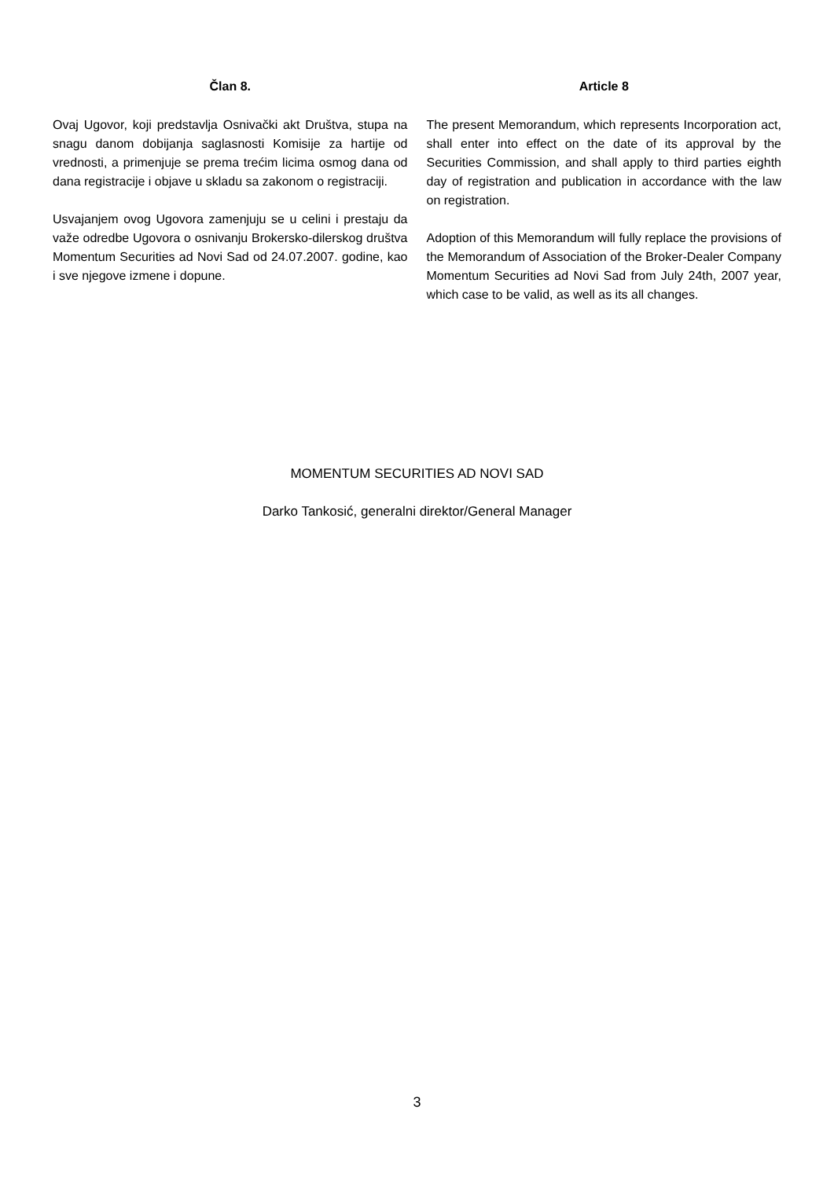Član 8.
Ovaj Ugovor, koji predstavlja Osnivački akt Društva, stupa na snagu danom dobijanja saglasnosti Komisije za hartije od vrednosti, a primenjuje se prema trećim licima osmog dana od dana registracije i objave u skladu sa zakonom o registraciji.
Usvajanjem ovog Ugovora zamenjuju se u celini i prestaju da važe odredbe Ugovora o osnivanju Brokersko-dilerskog društva Momentum Securities ad Novi Sad od 24.07.2007. godine, kao i sve njegove izmene i dopune.
Article 8
The present Memorandum, which represents Incorporation act, shall enter into effect on the date of its approval by the Securities Commission, and shall apply to third parties eighth day of registration and publication in accordance with the law on registration.
Adoption of this Memorandum will fully replace the provisions of the Memorandum of Association of the Broker-Dealer Company Momentum Securities ad Novi Sad from July 24th, 2007 year, which case to be valid, as well as its all changes.
MOMENTUM SECURITIES AD NOVI SAD
Darko Tankosić, generalni direktor/General Manager
3